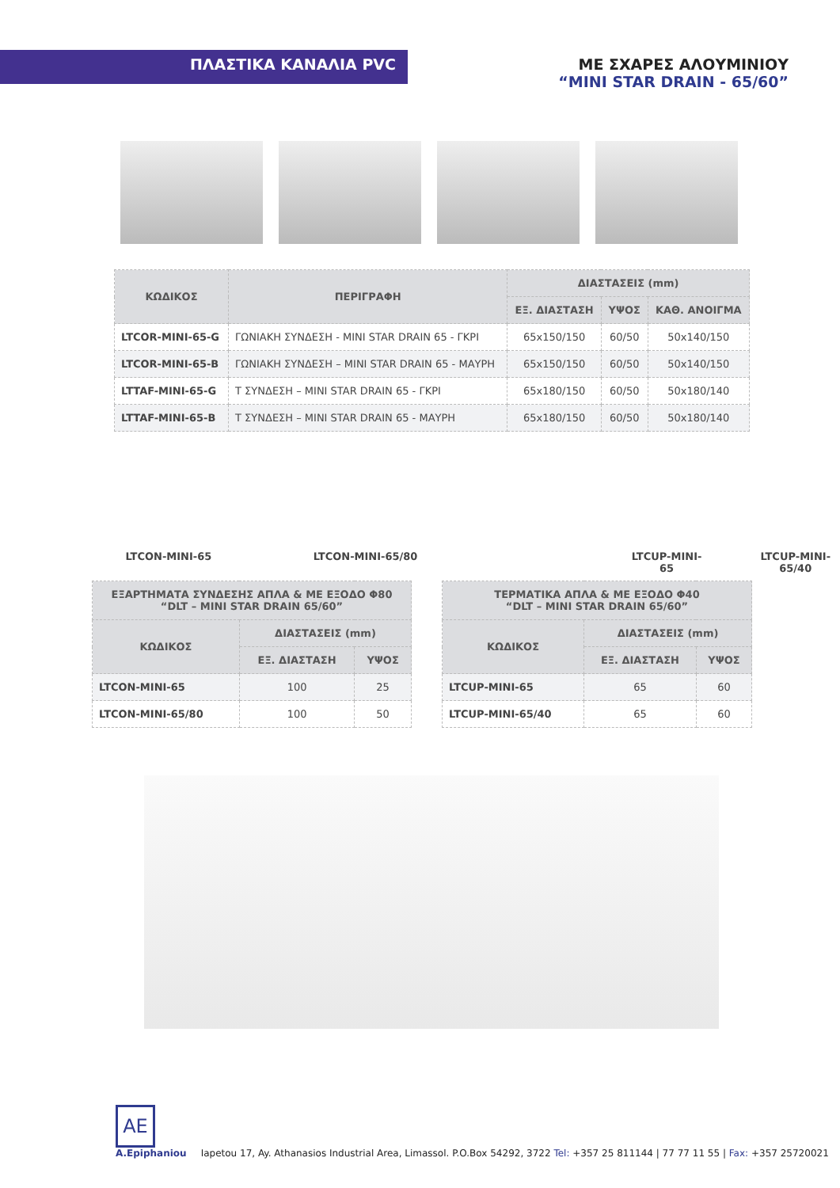ΠΛΑΣΤΙΚΑ ΚΑΝΑΛΙΑ PVC ΜΕ ΣΧΑΡΕΣ ΑΛΟΥΜΙΝΙΟΥ
“MINI STAR DRAIN - 65/60”
| ΚΩΔΙΚΟΣ | ΠΕΡΙΓΡΑΦΗ | ΔΙΑΣΤΑΣΕΙΣ (mm) | | |
| --- | --- | --- | --- | --- |
| | | ΕΞ. ΔΙΑΣΤΑΣΗ | ΥΨΟΣ | ΚΑΘ. ΑΝΟΙΓΜΑ |
| LTCOR-MINI-65-G | ΓΩΝΙΑΚΗ ΣΥΝΔΕΣΗ - MINI STAR DRAIN 65 - ΓΚΡΙ | 65x150/150 | 60/50 | 50x140/150 |
| LTCOR-MINI-65-B | ΓΩΝΙΑΚΗ ΣΥΝΔΕΣΗ – MINI STAR DRAIN 65 - ΜΑΥΡΗ | 65x150/150 | 60/50 | 50x140/150 |
| LTTAF-MINI-65-G | Τ ΣΥΝΔΕΣΗ – MINI STAR DRAIN 65 - ΓΚΡΙ | 65x180/150 | 60/50 | 50x180/140 |
| LTTAF-MINI-65-B | Τ ΣΥΝΔΕΣΗ – MINI STAR DRAIN 65 - ΜΑΥΡΗ | 65x180/150 | 60/50 | 50x180/140 |
LTCON-MINI-65 LTCON-MINI-65/80 LTCUP-MINI-65 LTCUP-MINI-65/40
| ΕΞΑΡΤΗΜΑΤΑ ΣΥΝΔΕΣΗΣ ΑΠΛΑ & ΜΕ ΕΞΟΔΟ Φ80 “DLT – MINI STAR DRAIN 65/60” | | |
| --- | --- | --- |
| ΚΩΔΙΚΟΣ | ΔΙΑΣΤΑΣΕΙΣ (mm) | |
| | ΕΞ. ΔΙΑΣΤΑΣΗ | ΥΨΟΣ |
| LTCON-MINI-65 | 100 | 25 |
| LTCON-MINI-65/80 | 100 | 50 |
| ΤΕΡΜΑΤΙΚΑ ΑΠΛΑ & ΜΕ ΕΞΟΔΟ Φ40 “DLT – MINI STAR DRAIN 65/60” | | |
| --- | --- | --- |
| ΚΩΔΙΚΟΣ | ΔΙΑΣΤΑΣΕΙΣ (mm) | |
| | ΕΞ. ΔΙΑΣΤΑΣΗ | ΥΨΟΣ |
| LTCUP-MINI-65 | 65 | 60 |
| LTCUP-MINI-65/40 | 65 | 60 |
AE
A.Epiphaniou
Iapetou 17, Ay. Athanasios Industrial Area, Limassol. P.O.Box 54292, 3722 Tel: +357 25 811144 | 77 77 11 55 | Fax: +357 25720021